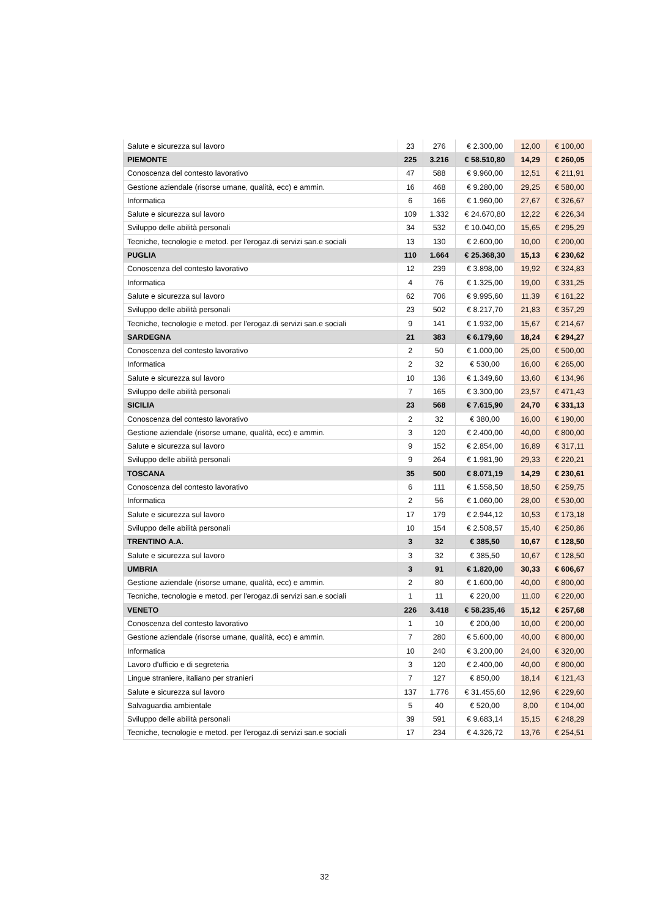| Salute e sicurezza sul lavoro | 23 | 276 | € 2.300,00 | 12,00 | € 100,00 |
| PIEMONTE | 225 | 3.216 | € 58.510,80 | 14,29 | € 260,05 |
| Conoscenza del contesto lavorativo | 47 | 588 | € 9.960,00 | 12,51 | € 211,91 |
| Gestione aziendale (risorse umane, qualità, ecc) e ammin. | 16 | 468 | € 9.280,00 | 29,25 | € 580,00 |
| Informatica | 6 | 166 | € 1.960,00 | 27,67 | € 326,67 |
| Salute e sicurezza sul lavoro | 109 | 1.332 | € 24.670,80 | 12,22 | € 226,34 |
| Sviluppo delle abilità personali | 34 | 532 | € 10.040,00 | 15,65 | € 295,29 |
| Tecniche, tecnologie e metod. per l'erogaz.di servizi san.e sociali | 13 | 130 | € 2.600,00 | 10,00 | € 200,00 |
| PUGLIA | 110 | 1.664 | € 25.368,30 | 15,13 | € 230,62 |
| Conoscenza del contesto lavorativo | 12 | 239 | € 3.898,00 | 19,92 | € 324,83 |
| Informatica | 4 | 76 | € 1.325,00 | 19,00 | € 331,25 |
| Salute e sicurezza sul lavoro | 62 | 706 | € 9.995,60 | 11,39 | € 161,22 |
| Sviluppo delle abilità personali | 23 | 502 | € 8.217,70 | 21,83 | € 357,29 |
| Tecniche, tecnologie e metod. per l'erogaz.di servizi san.e sociali | 9 | 141 | € 1.932,00 | 15,67 | € 214,67 |
| SARDEGNA | 21 | 383 | € 6.179,60 | 18,24 | € 294,27 |
| Conoscenza del contesto lavorativo | 2 | 50 | € 1.000,00 | 25,00 | € 500,00 |
| Informatica | 2 | 32 | € 530,00 | 16,00 | € 265,00 |
| Salute e sicurezza sul lavoro | 10 | 136 | € 1.349,60 | 13,60 | € 134,96 |
| Sviluppo delle abilità personali | 7 | 165 | € 3.300,00 | 23,57 | € 471,43 |
| SICILIA | 23 | 568 | € 7.615,90 | 24,70 | € 331,13 |
| Conoscenza del contesto lavorativo | 2 | 32 | € 380,00 | 16,00 | € 190,00 |
| Gestione aziendale (risorse umane, qualità, ecc) e ammin. | 3 | 120 | € 2.400,00 | 40,00 | € 800,00 |
| Salute e sicurezza sul lavoro | 9 | 152 | € 2.854,00 | 16,89 | € 317,11 |
| Sviluppo delle abilità personali | 9 | 264 | € 1.981,90 | 29,33 | € 220,21 |
| TOSCANA | 35 | 500 | € 8.071,19 | 14,29 | € 230,61 |
| Conoscenza del contesto lavorativo | 6 | 111 | € 1.558,50 | 18,50 | € 259,75 |
| Informatica | 2 | 56 | € 1.060,00 | 28,00 | € 530,00 |
| Salute e sicurezza sul lavoro | 17 | 179 | € 2.944,12 | 10,53 | € 173,18 |
| Sviluppo delle abilità personali | 10 | 154 | € 2.508,57 | 15,40 | € 250,86 |
| TRENTINO A.A. | 3 | 32 | € 385,50 | 10,67 | € 128,50 |
| Salute e sicurezza sul lavoro | 3 | 32 | € 385,50 | 10,67 | € 128,50 |
| UMBRIA | 3 | 91 | € 1.820,00 | 30,33 | € 606,67 |
| Gestione aziendale (risorse umane, qualità, ecc) e ammin. | 2 | 80 | € 1.600,00 | 40,00 | € 800,00 |
| Tecniche, tecnologie e metod. per l'erogaz.di servizi san.e sociali | 1 | 11 | € 220,00 | 11,00 | € 220,00 |
| VENETO | 226 | 3.418 | € 58.235,46 | 15,12 | € 257,68 |
| Conoscenza del contesto lavorativo | 1 | 10 | € 200,00 | 10,00 | € 200,00 |
| Gestione aziendale (risorse umane, qualità, ecc) e ammin. | 7 | 280 | € 5.600,00 | 40,00 | € 800,00 |
| Informatica | 10 | 240 | € 3.200,00 | 24,00 | € 320,00 |
| Lavoro d'ufficio e di segreteria | 3 | 120 | € 2.400,00 | 40,00 | € 800,00 |
| Lingue straniere, italiano per stranieri | 7 | 127 | € 850,00 | 18,14 | € 121,43 |
| Salute e sicurezza sul lavoro | 137 | 1.776 | € 31.455,60 | 12,96 | € 229,60 |
| Salvaguardia ambientale | 5 | 40 | € 520,00 | 8,00 | € 104,00 |
| Sviluppo delle abilità personali | 39 | 591 | € 9.683,14 | 15,15 | € 248,29 |
| Tecniche, tecnologie e metod. per l'erogaz.di servizi san.e sociali | 17 | 234 | € 4.326,72 | 13,76 | € 254,51 |
32